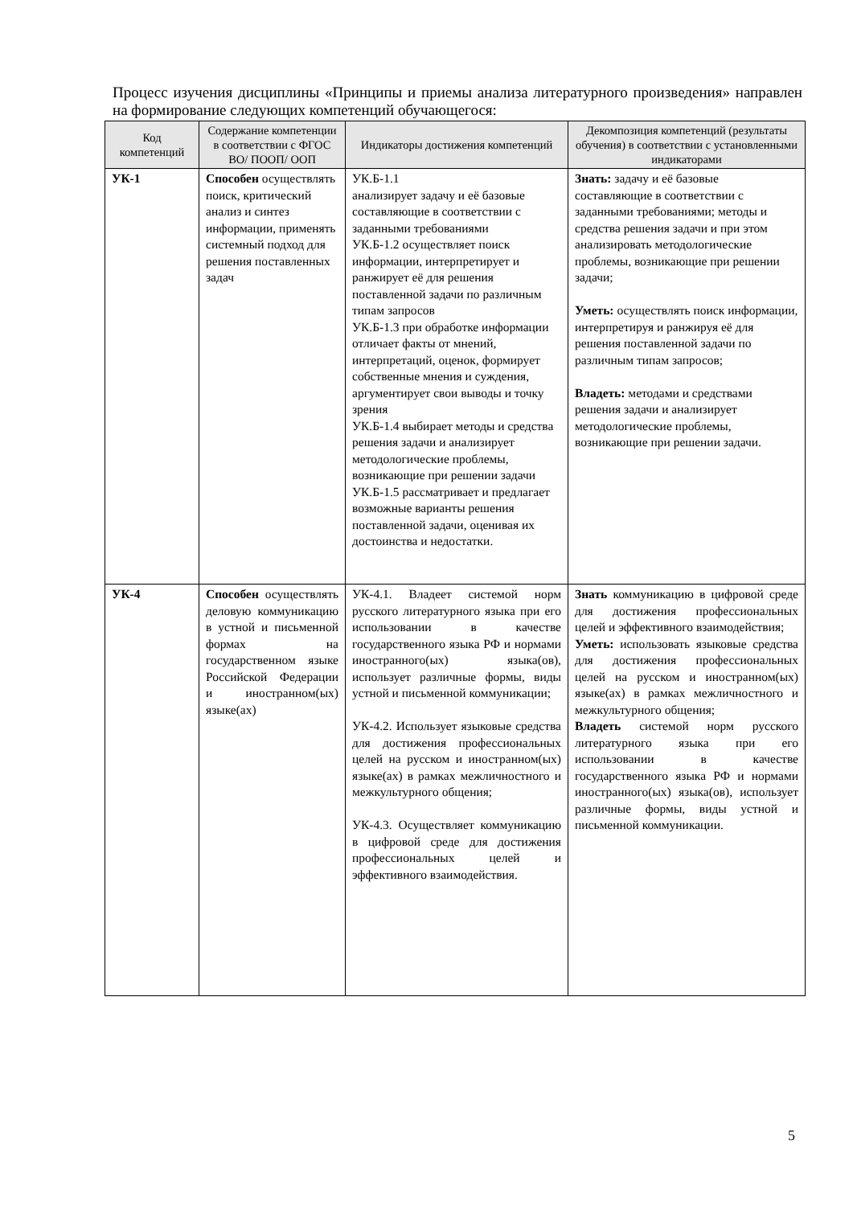Процесс изучения дисциплины «Принципы и приемы анализа литературного произведения» направлен на формирование следующих компетенций обучающегося:
| Код компетенций | Содержание компетенции в соответствии с ФГОС ВО/ ПООП/ ООП | Индикаторы достижения компетенций | Декомпозиция компетенций (результаты обучения) в соответствии с установленными индикаторами |
| --- | --- | --- | --- |
| УК-1 | Способен осуществлять поиск, критический анализ и синтез информации, применять системный подход для решения поставленных задач | УК.Б-1.1 анализирует задачу и её базовые составляющие в соответствии с заданными требованиями УК.Б-1.2 осуществляет поиск информации, интерпретирует и ранжирует её для решения поставленной задачи по различным типам запросов УК.Б-1.3 при обработке информации отличает факты от мнений, интерпретаций, оценок, формирует собственные мнения и суждения, аргументирует свои выводы и точку зрения УК.Б-1.4 выбирает методы и средства решения задачи и анализирует методологические проблемы, возникающие при решении задачи УК.Б-1.5 рассматривает и предлагает возможные варианты решения поставленной задачи, оценивая их достоинства и недостатки. | Знать: задачу и её базовые составляющие в соответствии с заданными требованиями; методы и средства решения задачи и при этом анализировать методологические проблемы, возникающие при решении задачи; Уметь: осуществлять поиск информации, интерпретируя и ранжируя её для решения поставленной задачи по различным типам запросов; Владеть: методами и средствами решения задачи и анализирует методологические проблемы, возникающие при решении задачи. |
| УК-4 | Способен осуществлять деловую коммуникацию в устной и письменной формах на государственном языке Российской Федерации и иностранном(ых) языке(ах) | УК-4.1. Владеет системой норм русского литературного языка при его использовании в качестве государственного языка РФ и нормами иностранного(ых) языка(ов), использует различные формы, виды устной и письменной коммуникации; УК-4.2. Использует языковые средства для достижения профессиональных целей на русском и иностранном(ых) языке(ах) в рамках межличностного и межкультурного общения; УК-4.3. Осуществляет коммуникацию в цифровой среде для достижения профессиональных целей и эффективного взаимодействия. | Знать коммуникацию в цифровой среде для достижения профессиональных целей и эффективного взаимодействия; Уметь: использовать языковые средства для достижения профессиональных целей на русском и иностранном(ых) языке(ах) в рамках межличностного и межкультурного общения; Владеть системой норм русского литературного языка при его использовании в качестве государственного языка РФ и нормами иностранного(ых) языка(ов), использует различные формы, виды устной и письменной коммуникации. |
5